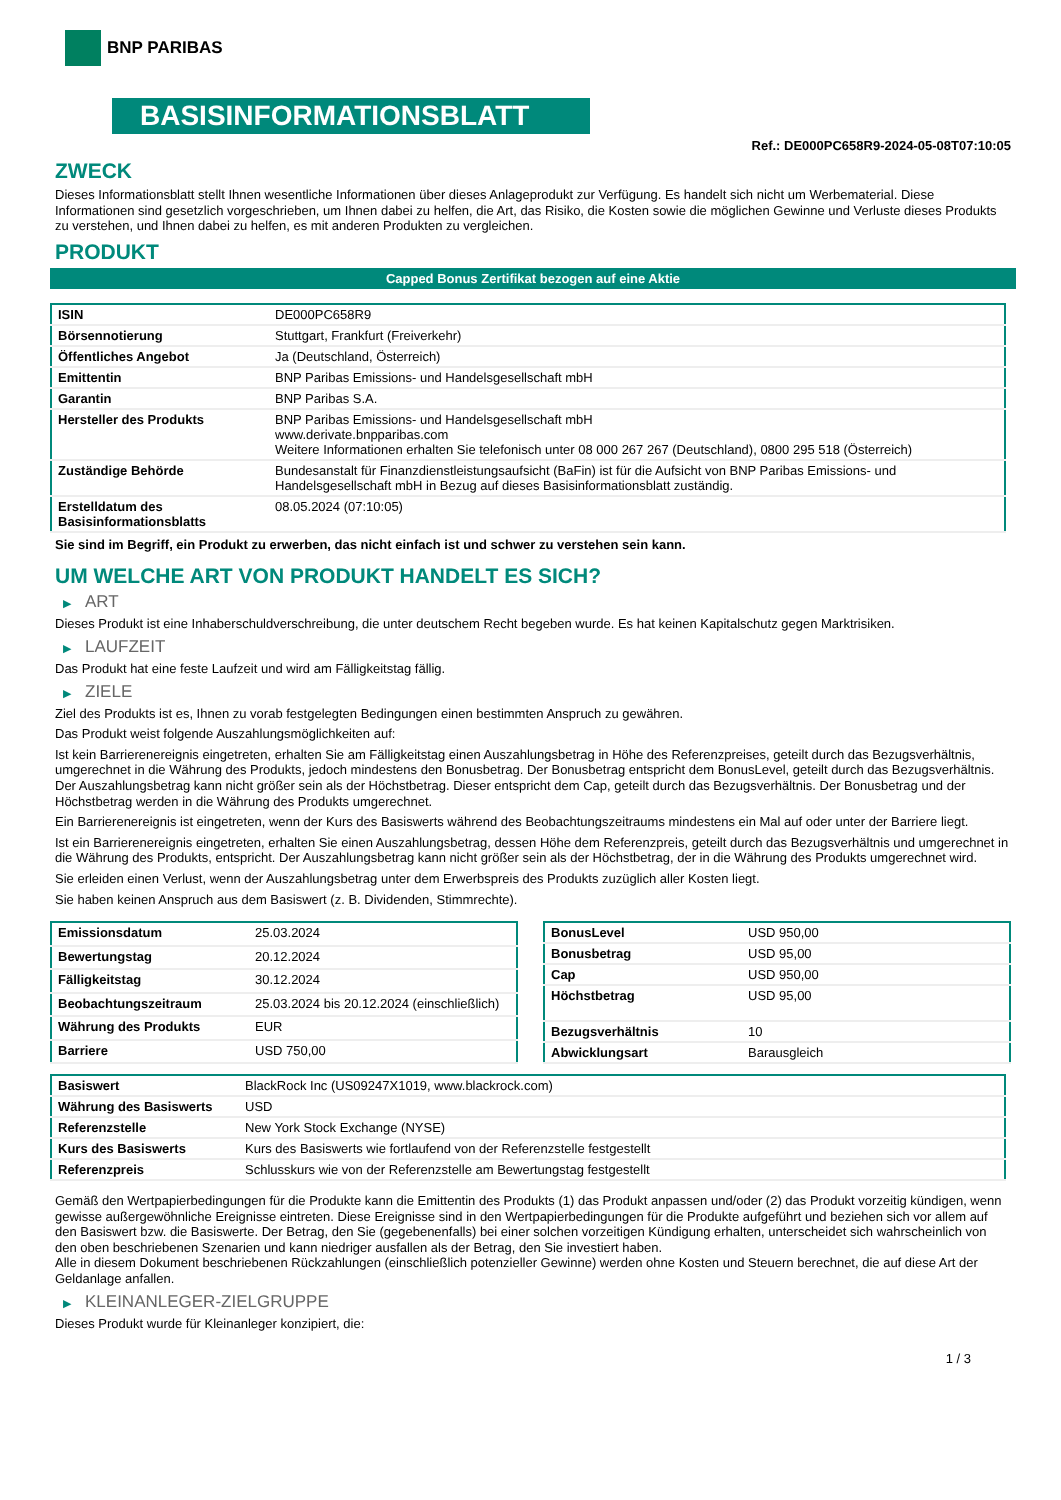BNP PARIBAS
BASISINFORMATIONSBLATT
Ref.: DE000PC658R9-2024-05-08T07:10:05
ZWECK
Dieses Informationsblatt stellt Ihnen wesentliche Informationen über dieses Anlageprodukt zur Verfügung. Es handelt sich nicht um Werbematerial. Diese Informationen sind gesetzlich vorgeschrieben, um Ihnen dabei zu helfen, die Art, das Risiko, die Kosten sowie die möglichen Gewinne und Verluste dieses Produkts zu verstehen, und Ihnen dabei zu helfen, es mit anderen Produkten zu vergleichen.
PRODUKT
Capped Bonus Zertifikat bezogen auf eine Aktie
| ISIN | DE000PC658R9 |
| Börsennotierung | Stuttgart, Frankfurt (Freiverkehr) |
| Öffentliches Angebot | Ja (Deutschland, Österreich) |
| Emittentin | BNP Paribas Emissions- und Handelsgesellschaft mbH |
| Garantin | BNP Paribas S.A. |
| Hersteller des Produkts | BNP Paribas Emissions- und Handelsgesellschaft mbH www.derivate.bnpparibas.com Weitere Informationen erhalten Sie telefonisch unter 08 000 267 267 (Deutschland), 0800 295 518 (Österreich) |
| Zuständige Behörde | Bundesanstalt für Finanzdienstleistungsaufsicht (BaFin) ist für die Aufsicht von BNP Paribas Emissions- und Handelsgesellschaft mbH in Bezug auf dieses Basisinformationsblatt zuständig. |
| Erstelldatum des Basisinformationsblatts | 08.05.2024 (07:10:05) |
Sie sind im Begriff, ein Produkt zu erwerben, das nicht einfach ist und schwer zu verstehen sein kann.
UM WELCHE ART VON PRODUKT HANDELT ES SICH?
▶ ART
Dieses Produkt ist eine Inhaberschuldverschreibung, die unter deutschem Recht begeben wurde. Es hat keinen Kapitalschutz gegen Marktrisiken.
▶ LAUFZEIT
Das Produkt hat eine feste Laufzeit und wird am Fälligkeitstag fällig.
▶ ZIELE
Ziel des Produkts ist es, Ihnen zu vorab festgelegten Bedingungen einen bestimmten Anspruch zu gewähren.
Das Produkt weist folgende Auszahlungsmöglichkeiten auf:
Ist kein Barrierenereignis eingetreten, erhalten Sie am Fälligkeitstag einen Auszahlungsbetrag in Höhe des Referenzpreises, geteilt durch das Bezugsverhältnis, umgerechnet in die Währung des Produkts, jedoch mindestens den Bonusbetrag. Der Bonusbetrag entspricht dem BonusLevel, geteilt durch das Bezugsverhältnis. Der Auszahlungsbetrag kann nicht größer sein als der Höchstbetrag. Dieser entspricht dem Cap, geteilt durch das Bezugsverhältnis. Der Bonusbetrag und der Höchstbetrag werden in die Währung des Produkts umgerechnet.
Ein Barrierenereignis ist eingetreten, wenn der Kurs des Basiswerts während des Beobachtungszeitraums mindestens ein Mal auf oder unter der Barriere liegt.
Ist ein Barrierenereignis eingetreten, erhalten Sie einen Auszahlungsbetrag, dessen Höhe dem Referenzpreis, geteilt durch das Bezugsverhältnis und umgerechnet in die Währung des Produkts, entspricht. Der Auszahlungsbetrag kann nicht größer sein als der Höchstbetrag, der in die Währung des Produkts umgerechnet wird.
Sie erleiden einen Verlust, wenn der Auszahlungsbetrag unter dem Erwerbspreis des Produkts zuzüglich aller Kosten liegt.
Sie haben keinen Anspruch aus dem Basiswert (z. B. Dividenden, Stimmrechte).
| Emissionsdatum | 25.03.2024 |
| Bewertungstag | 20.12.2024 |
| Fälligkeitstag | 30.12.2024 |
| Beobachtungszeitraum | 25.03.2024 bis 20.12.2024 (einschließlich) |
| Währung des Produkts | EUR |
| Barriere | USD 750,00 |
| BonusLevel | USD 950,00 |
| Bonusbetrag | USD 95,00 |
| Cap | USD 950,00 |
| Höchstbetrag | USD 95,00 |
| Bezugsverhältnis | 10 |
| Abwicklungsart | Barausgleich |
| Basiswert | BlackRock Inc (US09247X1019, www.blackrock.com) |
| Währung des Basiswerts | USD |
| Referenzstelle | New York Stock Exchange (NYSE) |
| Kurs des Basiswerts | Kurs des Basiswerts wie fortlaufend von der Referenzstelle festgestellt |
| Referenzpreis | Schlusskurs wie von der Referenzstelle am Bewertungstag festgestellt |
Gemäß den Wertpapierbedingungen für die Produkte kann die Emittentin des Produkts (1) das Produkt anpassen und/oder (2) das Produkt vorzeitig kündigen, wenn gewisse außergewöhnliche Ereignisse eintreten. Diese Ereignisse sind in den Wertpapierbedingungen für die Produkte aufgeführt und beziehen sich vor allem auf den Basiswert bzw. die Basiswerte. Der Betrag, den Sie (gegebenenfalls) bei einer solchen vorzeitigen Kündigung erhalten, unterscheidet sich wahrscheinlich von den oben beschriebenen Szenarien und kann niedriger ausfallen als der Betrag, den Sie investiert haben.
Alle in diesem Dokument beschriebenen Rückzahlungen (einschließlich potenzieller Gewinne) werden ohne Kosten und Steuern berechnet, die auf diese Art der Geldanlage anfallen.
▶ KLEINANLEGER-ZIELGRUPPE
Dieses Produkt wurde für Kleinanleger konzipiert, die:
1 / 3